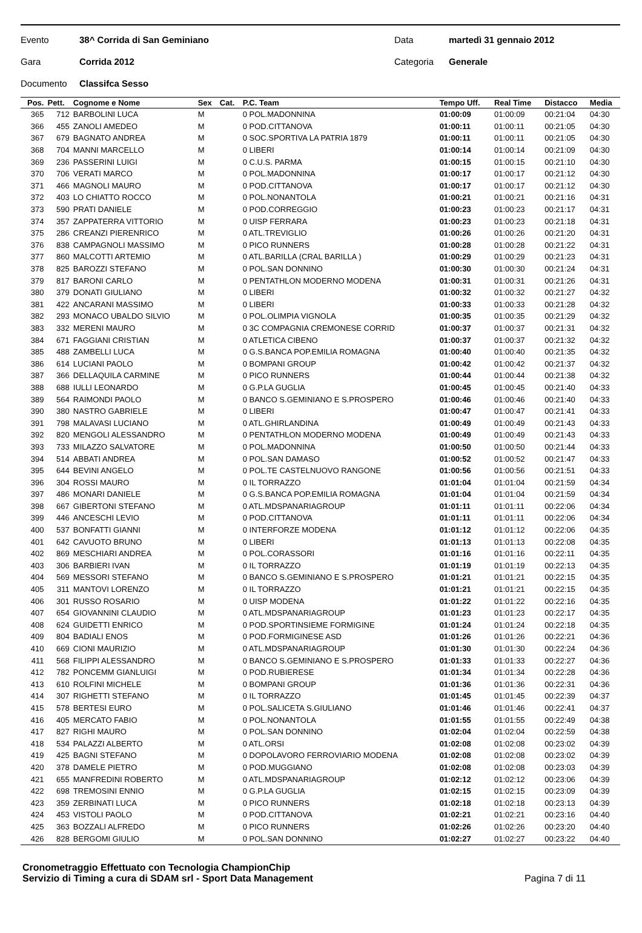Evento 38^ Corrida di San Geminiano Data martedì 31 gennaio 2012
Gara Corrida 2012 Categoria Generale
Documento Classifca Sesso
| Pos. | Pett. | Cognome e Nome | Sex | Cat. | P.C. Team | Tempo Uff. | Real Time | Distacco | Media |
| --- | --- | --- | --- | --- | --- | --- | --- | --- | --- |
| 365 | 712 | BARBOLINI LUCA | M | | 0 POL.MADONNINA | 01:00:09 | 01:00:09 | 00:21:04 | 04:30 |
| 366 | 455 | ZANOLI AMEDEO | M | | 0 POD.CITTANOVA | 01:00:11 | 01:00:11 | 00:21:05 | 04:30 |
| 367 | 679 | BAGNATO ANDREA | M | | 0 SOC.SPORTIVA LA PATRIA 1879 | 01:00:11 | 01:00:11 | 00:21:05 | 04:30 |
| 368 | 704 | MANNI MARCELLO | M | | 0 LIBERI | 01:00:14 | 01:00:14 | 00:21:09 | 04:30 |
| 369 | 236 | PASSERINI LUIGI | M | | 0 C.U.S. PARMA | 01:00:15 | 01:00:15 | 00:21:10 | 04:30 |
| 370 | 706 | VERATI MARCO | M | | 0 POL.MADONNINA | 01:00:17 | 01:00:17 | 00:21:12 | 04:30 |
| 371 | 466 | MAGNOLI MAURO | M | | 0 POD.CITTANOVA | 01:00:17 | 01:00:17 | 00:21:12 | 04:30 |
| 372 | 403 | LO CHIATTO ROCCO | M | | 0 POL.NONANTOLA | 01:00:21 | 01:00:21 | 00:21:16 | 04:31 |
| 373 | 590 | PRATI DANIELE | M | | 0 POD.CORREGGIO | 01:00:23 | 01:00:23 | 00:21:17 | 04:31 |
| 374 | 357 | ZAPPATERRA VITTORIO | M | | 0 UISP FERRARA | 01:00:23 | 01:00:23 | 00:21:18 | 04:31 |
| 375 | 286 | CREANZI PIERENRICO | M | | 0 ATL.TREVIGLIO | 01:00:26 | 01:00:26 | 00:21:20 | 04:31 |
| 376 | 838 | CAMPAGNOLI MASSIMO | M | | 0 PICO RUNNERS | 01:00:28 | 01:00:28 | 00:21:22 | 04:31 |
| 377 | 860 | MALCOTTI ARTEMIO | M | | 0 ATL.BARILLA (CRAL BARILLA ) | 01:00:29 | 01:00:29 | 00:21:23 | 04:31 |
| 378 | 825 | BAROZZI STEFANO | M | | 0 POL.SAN DONNINO | 01:00:30 | 01:00:30 | 00:21:24 | 04:31 |
| 379 | 817 | BARONI CARLO | M | | 0 PENTATHLON MODERNO MODENA | 01:00:31 | 01:00:31 | 00:21:26 | 04:31 |
| 380 | 379 | DONATI GIULIANO | M | | 0 LIBERI | 01:00:32 | 01:00:32 | 00:21:27 | 04:32 |
| 381 | 422 | ANCARANI MASSIMO | M | | 0 LIBERI | 01:00:33 | 01:00:33 | 00:21:28 | 04:32 |
| 382 | 293 | MONACO UBALDO SILVIO | M | | 0 POL.OLIMPIA VIGNOLA | 01:00:35 | 01:00:35 | 00:21:29 | 04:32 |
| 383 | 332 | MERENI MAURO | M | | 0 3C COMPAGNIA CREMONESE CORRID | 01:00:37 | 01:00:37 | 00:21:31 | 04:32 |
| 384 | 671 | FAGGIANI CRISTIAN | M | | 0 ATLETICA CIBENO | 01:00:37 | 01:00:37 | 00:21:32 | 04:32 |
| 385 | 488 | ZAMBELLI LUCA | M | | 0 G.S.BANCA POP.EMILIA ROMAGNA | 01:00:40 | 01:00:40 | 00:21:35 | 04:32 |
| 386 | 614 | LUCIANI PAOLO | M | | 0 BOMPANI GROUP | 01:00:42 | 01:00:42 | 00:21:37 | 04:32 |
| 387 | 366 | DELLAQUILA CARMINE | M | | 0 PICO RUNNERS | 01:00:44 | 01:00:44 | 00:21:38 | 04:32 |
| 388 | 688 | IULLI LEONARDO | M | | 0 G.P.LA GUGLIA | 01:00:45 | 01:00:45 | 00:21:40 | 04:33 |
| 389 | 564 | RAIMONDI PAOLO | M | | 0 BANCO S.GEMINIANO E S.PROSPERO | 01:00:46 | 01:00:46 | 00:21:40 | 04:33 |
| 390 | 380 | NASTRO GABRIELE | M | | 0 LIBERI | 01:00:47 | 01:00:47 | 00:21:41 | 04:33 |
| 391 | 798 | MALAVASI LUCIANO | M | | 0 ATL.GHIRLANDINA | 01:00:49 | 01:00:49 | 00:21:43 | 04:33 |
| 392 | 820 | MENGOLI ALESSANDRO | M | | 0 PENTATHLON MODERNO MODENA | 01:00:49 | 01:00:49 | 00:21:43 | 04:33 |
| 393 | 733 | MILAZZO SALVATORE | M | | 0 POL.MADONNINA | 01:00:50 | 01:00:50 | 00:21:44 | 04:33 |
| 394 | 514 | ABBATI ANDREA | M | | 0 POL.SAN DAMASO | 01:00:52 | 01:00:52 | 00:21:47 | 04:33 |
| 395 | 644 | BEVINI ANGELO | M | | 0 POL.TE CASTELNUOVO RANGONE | 01:00:56 | 01:00:56 | 00:21:51 | 04:33 |
| 396 | 304 | ROSSI MAURO | M | | 0 IL TORRAZZO | 01:01:04 | 01:01:04 | 00:21:59 | 04:34 |
| 397 | 486 | MONARI DANIELE | M | | 0 G.S.BANCA POP.EMILIA ROMAGNA | 01:01:04 | 01:01:04 | 00:21:59 | 04:34 |
| 398 | 667 | GIBERTONI STEFANO | M | | 0 ATL.MDSPANARIAGROUP | 01:01:11 | 01:01:11 | 00:22:06 | 04:34 |
| 399 | 446 | ANCESCHI LEVIO | M | | 0 POD.CITTANOVA | 01:01:11 | 01:01:11 | 00:22:06 | 04:34 |
| 400 | 537 | BONFATTI GIANNI | M | | 0 INTERFORZE MODENA | 01:01:12 | 01:01:12 | 00:22:06 | 04:35 |
| 401 | 642 | CAVUOTO BRUNO | M | | 0 LIBERI | 01:01:13 | 01:01:13 | 00:22:08 | 04:35 |
| 402 | 869 | MESCHIARI ANDREA | M | | 0 POL.CORASSORI | 01:01:16 | 01:01:16 | 00:22:11 | 04:35 |
| 403 | 306 | BARBIERI IVAN | M | | 0 IL TORRAZZO | 01:01:19 | 01:01:19 | 00:22:13 | 04:35 |
| 404 | 569 | MESSORI STEFANO | M | | 0 BANCO S.GEMINIANO E S.PROSPERO | 01:01:21 | 01:01:21 | 00:22:15 | 04:35 |
| 405 | 311 | MANTOVI LORENZO | M | | 0 IL TORRAZZO | 01:01:21 | 01:01:21 | 00:22:15 | 04:35 |
| 406 | 301 | RUSSO ROSARIO | M | | 0 UISP MODENA | 01:01:22 | 01:01:22 | 00:22:16 | 04:35 |
| 407 | 654 | GIOVANNINI CLAUDIO | M | | 0 ATL.MDSPANARIAGROUP | 01:01:23 | 01:01:23 | 00:22:17 | 04:35 |
| 408 | 624 | GUIDETTI ENRICO | M | | 0 POD.SPORTINSIEME FORMIGINE | 01:01:24 | 01:01:24 | 00:22:18 | 04:35 |
| 409 | 804 | BADIALI ENOS | M | | 0 POD.FORMIGINESE ASD | 01:01:26 | 01:01:26 | 00:22:21 | 04:36 |
| 410 | 669 | CIONI MAURIZIO | M | | 0 ATL.MDSPANARIAGROUP | 01:01:30 | 01:01:30 | 00:22:24 | 04:36 |
| 411 | 568 | FILIPPI ALESSANDRO | M | | 0 BANCO S.GEMINIANO E S.PROSPERO | 01:01:33 | 01:01:33 | 00:22:27 | 04:36 |
| 412 | 782 | PONCEMM GIANLUIGI | M | | 0 POD.RUBIERESE | 01:01:34 | 01:01:34 | 00:22:28 | 04:36 |
| 413 | 610 | ROLFINI MICHELE | M | | 0 BOMPANI GROUP | 01:01:36 | 01:01:36 | 00:22:31 | 04:36 |
| 414 | 307 | RIGHETTI STEFANO | M | | 0 IL TORRAZZO | 01:01:45 | 01:01:45 | 00:22:39 | 04:37 |
| 415 | 578 | BERTESI EURO | M | | 0 POL.SALICETA S.GIULIANO | 01:01:46 | 01:01:46 | 00:22:41 | 04:37 |
| 416 | 405 | MERCATO FABIO | M | | 0 POL.NONANTOLA | 01:01:55 | 01:01:55 | 00:22:49 | 04:38 |
| 417 | 827 | RIGHI MAURO | M | | 0 POL.SAN DONNINO | 01:02:04 | 01:02:04 | 00:22:59 | 04:38 |
| 418 | 534 | PALAZZI ALBERTO | M | | 0 ATL.ORSI | 01:02:08 | 01:02:08 | 00:23:02 | 04:39 |
| 419 | 425 | BAGNI STEFANO | M | | 0 DOPOLAVORO FERROVIARIO MODENA | 01:02:08 | 01:02:08 | 00:23:02 | 04:39 |
| 420 | 378 | DAMELE PIETRO | M | | 0 POD.MUGGIANO | 01:02:08 | 01:02:08 | 00:23:03 | 04:39 |
| 421 | 655 | MANFREDINI ROBERTO | M | | 0 ATL.MDSPANARIAGROUP | 01:02:12 | 01:02:12 | 00:23:06 | 04:39 |
| 422 | 698 | TREMOSINI ENNIO | M | | 0 G.P.LA GUGLIA | 01:02:15 | 01:02:15 | 00:23:09 | 04:39 |
| 423 | 359 | ZERBINATI LUCA | M | | 0 PICO RUNNERS | 01:02:18 | 01:02:18 | 00:23:13 | 04:39 |
| 424 | 453 | VISTOLI PAOLO | M | | 0 POD.CITTANOVA | 01:02:21 | 01:02:21 | 00:23:16 | 04:40 |
| 425 | 363 | BOZZALI ALFREDO | M | | 0 PICO RUNNERS | 01:02:26 | 01:02:26 | 00:23:20 | 04:40 |
| 426 | 828 | BERGOMI GIULIO | M | | 0 POL.SAN DONNINO | 01:02:27 | 01:02:27 | 00:23:22 | 04:40 |
Cronometraggio Effettuato con Tecnologia ChampionChip
Servizio di Timing a cura di SDAM srl - Sport Data Management
Pagina 7 di 11